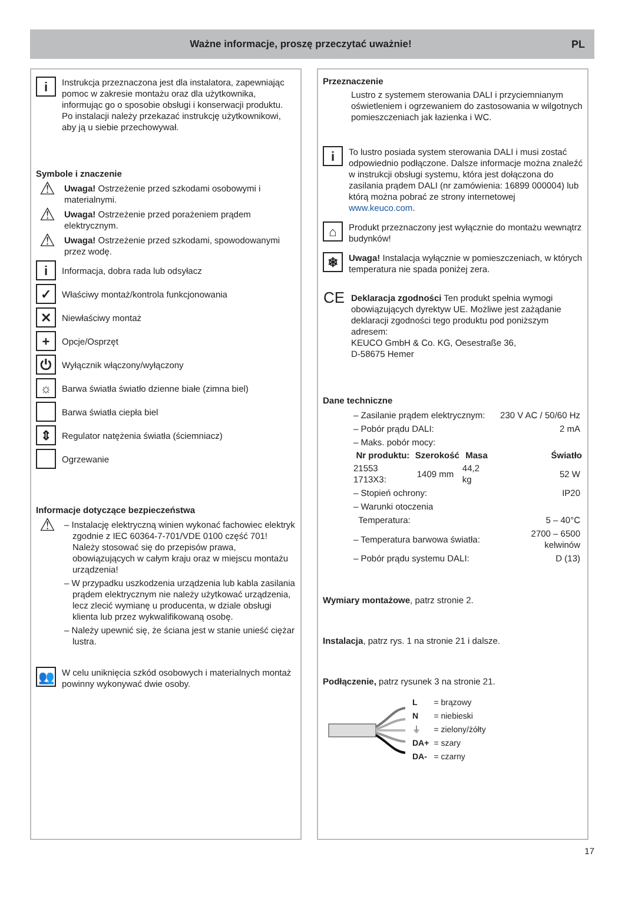Ważne informacje, proszę przeczytać uważnie! PL
i
Instrukcja przeznaczona jest dla instalatora, zapewniając pomoc w zakresie montażu oraz dla użytkownika, informując go o sposobie obsługi i konserwacji produktu. Po instalacji należy przekazać instrukcję użytkownikowi, aby ją u siebie przechowywał.
Symbole i znaczenie
⚠
Uwaga! Ostrzeżenie przed szkodami osobowymi i materialnymi.
⚠
Uwaga! Ostrzeżenie przed porażeniem prądem elektrycznym.
⚠
Uwaga! Ostrzeżenie przed szkodami, spowodowanymi przez wodę.
i
Informacja, dobra rada lub odsyłacz
✓
Właściwy montaż/kontrola funkcjonowania
✕
Niewłaściwy montaż
+
Opcje/Osprzęt
⏻
Wyłącznik włączony/wyłączony
☼
Barwa światła światło dzienne białe (zimna biel)
Barwa światła ciepła biel
⇕
Regulator natężenia światła (ściemniacz)
Ogrzewanie
Informacje dotyczące bezpieczeństwa
⚠
– Instalację elektryczną winien wykonać fachowiec elektryk zgodnie z IEC 60364-7-701/VDE 0100 część 701! Należy stosować się do przepisów prawa, obowiązujących w całym kraju oraz w miejscu montażu urządzenia!
– W przypadku uszkodzenia urządzenia lub kabla zasilania prądem elektrycznym nie należy użytkować urządzenia, lecz zlecić wymianę u producenta, w dziale obsługi klienta lub przez wykwalifikowaną osobę.
– Należy upewnić się, że ściana jest w stanie unieść ciężar lustra.
👥
W celu uniknięcia szkód osobowych i materialnych montaż powinny wykonywać dwie osoby.
Przeznaczenie
Lustro z systemem sterowania DALI i przyciemnianym oświetleniem i ogrzewaniem do zastosowania w wilgotnych pomieszczeniach jak łazienka i WC.
i
To lustro posiada system sterowania DALI i musi zostać odpowiednio podłączone. Dalsze informacje można znaleźć w instrukcji obsługi systemu, która jest dołączona do zasilania prądem DALI (nr zamówienia: 16899 000004) lub którą można pobrać ze strony internetowej www.keuco.com.
⌂
Produkt przeznaczony jest wyłącznie do montażu wewnątrz budynków!
❄
Uwaga! Instalacja wyłącznie w pomieszczeniach, w których temperatura nie spada poniżej zera.
CE
Deklaracja zgodności Ten produkt spełnia wymogi obowiązujących dyrektyw UE. Możliwe jest zażądanie deklaracji zgodności tego produktu pod poniższym adresem:
KEUCO GmbH & Co. KG, Oesestraße 36,
D-58675 Hemer
Dane techniczne
| – Zasilanie prądem elektrycznym: | | | 230 V AC / 50/60 Hz |
| – Pobór prądu DALI: | | | 2 mA |
| – Maks. pobór mocy: | | | |
| Nr produktu: | Szerokość | Masa | Światło |
| 21553 1713X3: | 1409 mm | 44,2 kg | 52 W |
| – Stopień ochrony: | | | IP20 |
| – Warunki otoczenia | | | |
| Temperatura: | | | 5 – 40°C |
| – Temperatura barwowa światła: | | | 2700 – 6500 kelwinów |
| – Pobór prądu systemu DALI: | | | D (13) |
Wymiary montażowe, patrz stronie 2.
Instalacja, patrz rys. 1 na stronie 21 i dalsze.
Podłączenie, patrz rysunek 3 na stronie 21.
| L | = brązowy |
| N | = niebieski |
| ⏚ | = zielony/żółty |
| DA+ | = szary |
| DA- | = czarny |
17